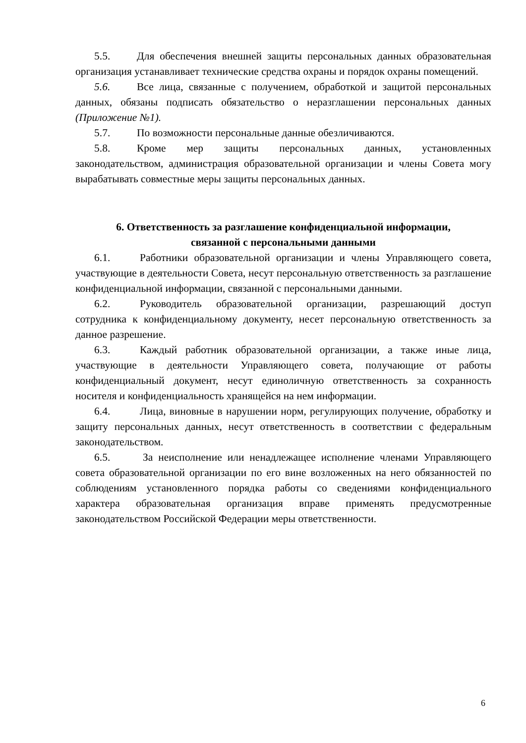5.5. Для обеспечения внешней защиты персональных данных образовательная организация устанавливает технические средства охраны и порядок охраны помещений.
5.6. Все лица, связанные с получением, обработкой и защитой персональных данных, обязаны подписать обязательство о неразглашении персональных данных (Приложение №1).
5.7. По возможности персональные данные обезличиваются.
5.8. Кроме мер защиты персональных данных, установленных законодательством, администрация образовательной организации и члены Совета могу вырабатывать совместные меры защиты персональных данных.
6. Ответственность за разглашение конфиденциальной информации,
связанной с персональными данными
6.1. Работники образовательной организации и члены Управляющего совета, участвующие в деятельности Совета, несут персональную ответственность за разглашение конфиденциальной информации, связанной с персональными данными.
6.2. Руководитель образовательной организации, разрешающий доступ сотрудника к конфиденциальному документу, несет персональную ответственность за данное разрешение.
6.3. Каждый работник образовательной организации, а также иные лица, участвующие в деятельности Управляющего совета, получающие от работы конфиденциальный документ, несут единоличную ответственность за сохранность носителя и конфиденциальность хранящейся на нем информации.
6.4. Лица, виновные в нарушении норм, регулирующих получение, обработку и защиту персональных данных, несут ответственность в соответствии с федеральным законодательством.
6.5. За неисполнение или ненадлежащее исполнение членами Управляющего совета образовательной организации по его вине возложенных на него обязанностей по соблюдениям установленного порядка работы со сведениями конфиденциального характера образовательная организация вправе применять предусмотренные законодательством Российской Федерации меры ответственности.
6